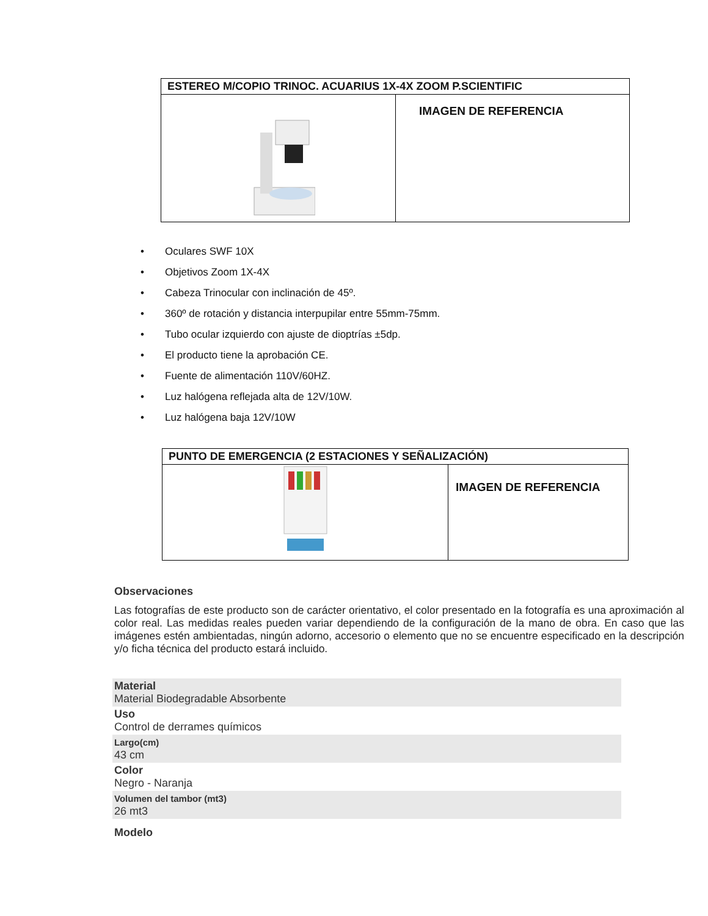| ESTEREO M/COPIO TRINOC. ACUARIUS 1X-4X ZOOM P.SCIENTIFIC | |
| --- | --- |
| | IMAGEN DE REFERENCIA |
• Oculares SWF 10X
• Objetivos Zoom 1X-4X
• Cabeza Trinocular con inclinación de 45º.
• 360º de rotación y distancia interpupilar entre 55mm-75mm.
• Tubo ocular izquierdo con ajuste de dioptrías ±5dp.
• El producto tiene la aprobación CE.
• Fuente de alimentación 110V/60HZ.
• Luz halógena reflejada alta de 12V/10W.
• Luz halógena baja 12V/10W
| PUNTO DE EMERGENCIA (2 ESTACIONES Y SEÑALIZACIÓN) | |
| --- | --- |
| | IMAGEN DE REFERENCIA |
Observaciones
Las fotografías de este producto son de carácter orientativo, el color presentado en la fotografía es una aproximación al color real. Las medidas reales pueden variar dependiendo de la configuración de la mano de obra. En caso que las imágenes estén ambientadas, ningún adorno, accesorio o elemento que no se encuentre especificado en la descripción y/o ficha técnica del producto estará incluido.
Material
Material Biodegradable Absorbente
Uso
Control de derrames químicos
Largo(cm)
43 cm
Color
Negro - Naranja
Volumen del tambor (mt3)
26 mt3
Modelo